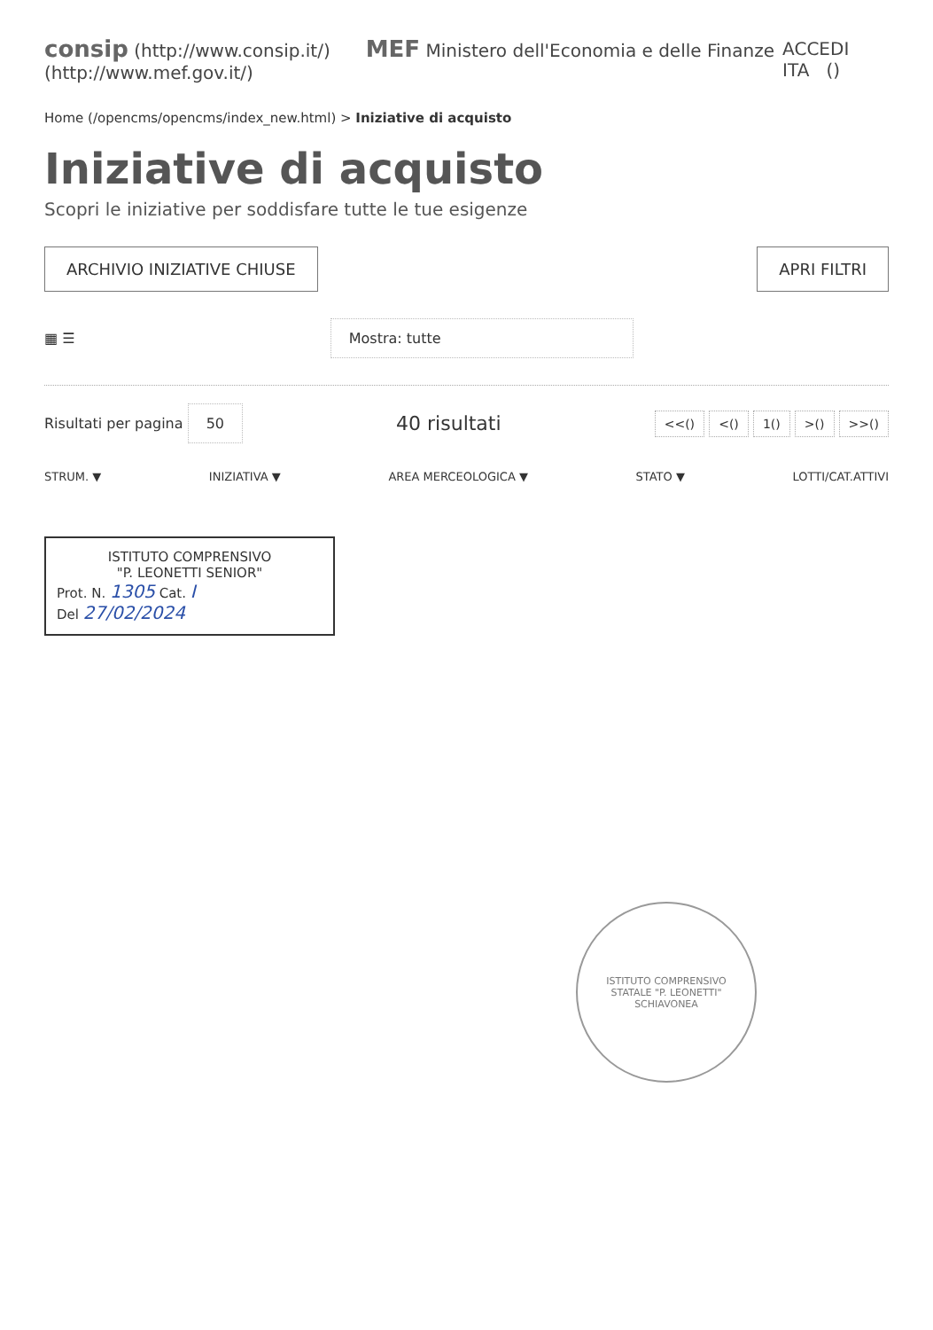consip (http://www.consip.it/) MEF Ministero dell'Economia e delle Finanze (http://www.mef.gov.it/)
ACCEDI ITA ()
Home (/opencms/opencms/index_new.html) > Iniziative di acquisto
Iniziative di acquisto
Scopri le iniziative per soddisfare tutte le tue esigenze
ARCHIVIO INIZIATIVE CHIUSE APRI FILTRI
▦ ☰
Mostra: tutte
Risultati per pagina 50
40 risultati
<<() <() 1() >() >>()
STRUM. ▼ INIZIATIVA ▼ AREA MERCEOLOGICA ▼ STATO ▼ LOTTI/CAT.ATTIVI
ISTITUTO COMPRENSIVO
"P. LEONETTI SENIOR"
Prot. N. 1305 Cat. I
Del 27/02/2024
ISTITUTO COMPRENSIVO
STATALE "P. LEONETTI"
SCHIAVONEA